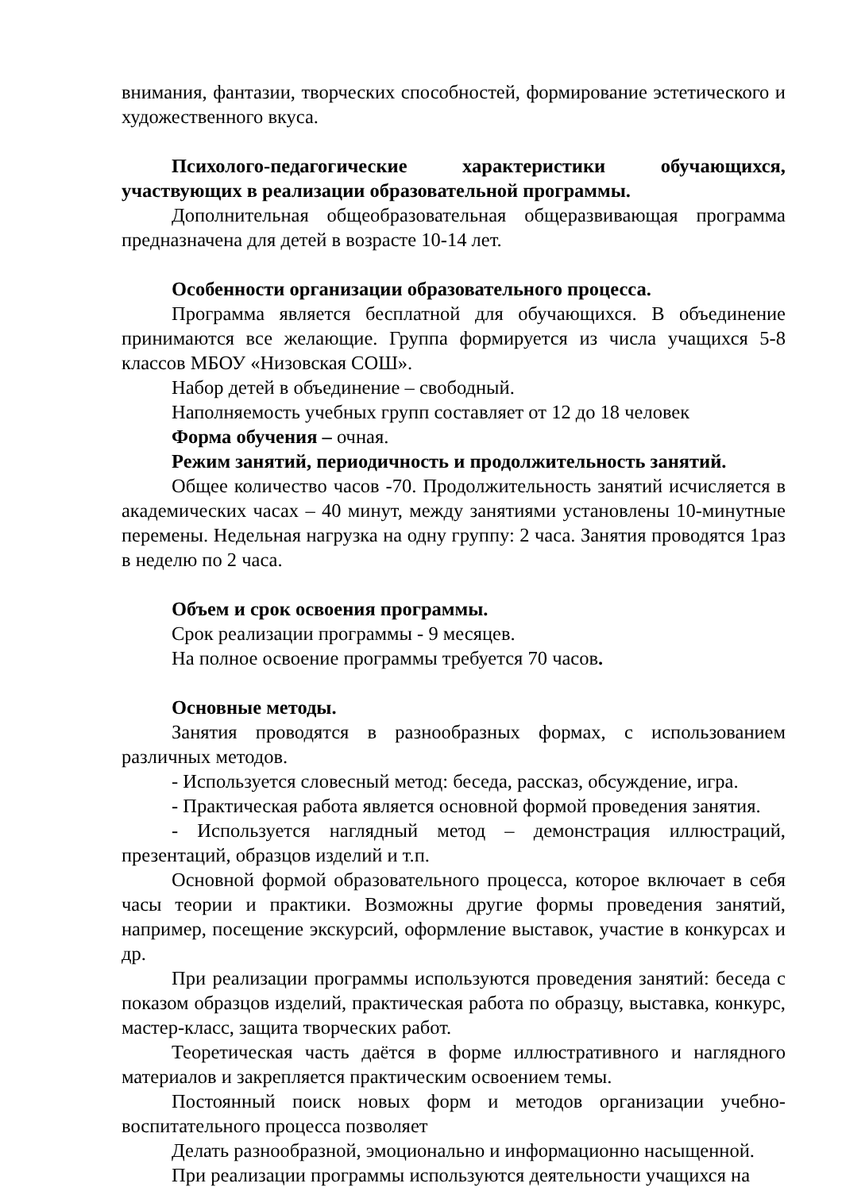внимания, фантазии, творческих способностей, формирование эстетического и художественного вкуса.
Психолого-педагогические характеристики обучающихся, участвующих в реализации образовательной программы.
Дополнительная общеобразовательная общеразвивающая программа предназначена для детей в возрасте 10-14 лет.
Особенности организации образовательного процесса.
Программа является бесплатной для обучающихся. В объединение принимаются все желающие. Группа формируется из числа учащихся 5-8 классов МБОУ «Низовская СОШ».
Набор детей в объединение – свободный.
Наполняемость учебных групп составляет от 12 до 18 человек
Форма обучения – очная.
Режим занятий, периодичность и продолжительность занятий.
Общее количество часов -70. Продолжительность занятий исчисляется в академических часах – 40 минут, между занятиями установлены 10-минутные перемены. Недельная нагрузка на одну группу: 2 часа. Занятия проводятся 1раз в неделю по 2 часа.
Объем и срок освоения программы.
Срок реализации программы - 9 месяцев.
На полное освоение программы требуется 70 часов.
Основные методы.
Занятия проводятся в разнообразных формах, с использованием различных методов.
- Используется словесный метод: беседа, рассказ, обсуждение, игра.
- Практическая работа является основной формой проведения занятия.
- Используется наглядный метод – демонстрация иллюстраций, презентаций, образцов изделий и т.п.
Основной формой образовательного процесса, которое включает в себя часы теории и практики. Возможны другие формы проведения занятий, например, посещение экскурсий, оформление выставок, участие в конкурсах и др.
При реализации программы используются проведения занятий: беседа с показом образцов изделий, практическая работа по образцу, выставка, конкурс, мастер-класс, защита творческих работ.
Теоретическая часть даётся в форме иллюстративного и наглядного материалов и закрепляется практическим освоением темы.
Постоянный поиск новых форм и методов организации учебно-воспитательного процесса позволяет
Делать разнообразной, эмоционально и информационно насыщенной.
При реализации программы используются деятельности учащихся на